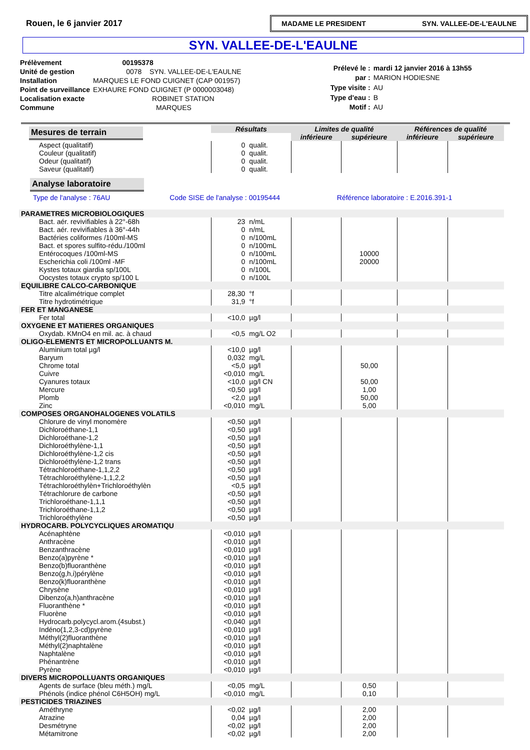Rouen, le 6 janvier 2017
MADAME LE PRESIDENT SYN. VALLEE-DE-L'EAULNE
SYN. VALLEE-DE-L'EAULNE
| Prélèvement | 00195378 |
| Unité de gestion | 0078 SYN. VALLEE-DE-L'EAULNE |
| Installation | MARQUES LE FOND CUIGNET (CAP 001957) |
| Point de surveillance | EXHAURE FOND CUIGNET (P 0000003048) |
| Localisation exacte | ROBINET STATION |
| Commune | MARQUES |
| Prélevé le : | mardi 12 janvier 2016 à 13h55 |
| par : | MARION HODIESNE |
| Type visite : | AU |
| Type d'eau : | B |
| Motif : | AU |
| Mesures de terrain | Résultats | | Limites de qualité | | Références de qualité | |
| | | | inférieure | supérieure | inférieure | supérieure |
| Aspect (qualitatif) | 0 | qualit. | | | | |
| Couleur (qualitatif) | 0 | qualit. | | | | |
| Odeur (qualitatif) | 0 | qualit. | | | | |
| Saveur (qualitatif) | 0 | qualit. | | | | |
| Analyse laboratoire | | | | | | |
| Type de l'analyse : 76AU Code SISE de l'analyse : 00195444 Référence laboratoire : E.2016.391-1 | | | | | | |
| PARAMETRES MICROBIOLOGIQUES | | | | | | |
| Bact. aér. revivifiables à 22°-68h | 23 | n/mL | | | | |
| Bact. aér. revivifiables à 36°-44h | 0 | n/mL | | | | |
| Bactéries coliformes /100ml-MS | 0 | n/100mL | | | | |
| Bact. et spores sulfito-rédu./100ml | 0 | n/100mL | | | | |
| Entérocoques /100ml-MS | 0 | n/100mL | | 10000 | | |
| Escherichia coli /100ml -MF | 0 | n/100mL | | 20000 | | |
| Kystes totaux giardia sp/100L | 0 | n/100L | | | | |
| Oocystes totaux crypto sp/100 L | 0 | n/100L | | | | |
| EQUILIBRE CALCO-CARBONIQUE | | | | | | |
| Titre alcalimétrique complet | 28,30 | °f | | | | |
| Titre hydrotimétrique | 31,9 | °f | | | | |
| FER ET MANGANESE | | | | | | |
| Fer total | <10,0 | µg/l | | | | |
| OXYGENE ET MATIERES ORGANIQUES | | | | | | |
| Oxydab. KMnO4 en mil. ac. à chaud | <0,5 | mg/L O2 | | | | |
| OLIGO-ELEMENTS ET MICROPOLLUANTS M. | | | | | | |
| Aluminium total µg/l | <10,0 | µg/l | | | | |
| Baryum | 0,032 | mg/L | | | | |
| Chrome total | <5,0 | µg/l | | 50,00 | | |
| Cuivre | <0,010 | mg/L | | | | |
| Cyanures totaux | <10,0 | µg/l CN | | 50,00 | | |
| Mercure | <0,50 | µg/l | | 1,00 | | |
| Plomb | <2,0 | µg/l | | 50,00 | | |
| Zinc | <0,010 | mg/L | | 5,00 | | |
| COMPOSES ORGANOHALOGENES VOLATILS | | | | | | |
| Chlorure de vinyl monomère | <0,50 | µg/l | | | | |
| Dichloroéthane-1,1 | <0,50 | µg/l | | | | |
| Dichloroéthane-1,2 | <0,50 | µg/l | | | | |
| Dichloroéthylène-1,1 | <0,50 | µg/l | | | | |
| Dichloroéthylène-1,2 cis | <0,50 | µg/l | | | | |
| Dichloroéthylène-1,2 trans | <0,50 | µg/l | | | | |
| Tétrachloroéthane-1,1,2,2 | <0,50 | µg/l | | | | |
| Tétrachloroéthylène-1,1,2,2 | <0,50 | µg/l | | | | |
| Tétrachloroéthylèn+Trichloroéthylèn | <0,5 | µg/l | | | | |
| Tétrachlorure de carbone | <0,50 | µg/l | | | | |
| Trichloroéthane-1,1,1 | <0,50 | µg/l | | | | |
| Trichloroéthane-1,1,2 | <0,50 | µg/l | | | | |
| Trichloroéthylène | <0,50 | µg/l | | | | |
| HYDROCARB. POLYCYCLIQUES AROMATIQU | | | | | | |
| Acénaphtène | <0,010 | µg/l | | | | |
| Anthracène | <0,010 | µg/l | | | | |
| Benzanthracène | <0,010 | µg/l | | | | |
| Benzo(a)pyrène * | <0,010 | µg/l | | | | |
| Benzo(b)fluoranthène | <0,010 | µg/l | | | | |
| Benzo(g,h,i)pérylène | <0,010 | µg/l | | | | |
| Benzo(k)fluoranthène | <0,010 | µg/l | | | | |
| Chrysène | <0,010 | µg/l | | | | |
| Dibenzo(a,h)anthracène | <0,010 | µg/l | | | | |
| Fluoranthène * | <0,010 | µg/l | | | | |
| Fluorène | <0,010 | µg/l | | | | |
| Hydrocarb.polycycl.arom.(4subst.) | <0,040 | µg/l | | | | |
| Indéno(1,2,3-cd)pyrène | <0,010 | µg/l | | | | |
| Méthyl(2)fluoranthène | <0,010 | µg/l | | | | |
| Méthyl(2)naphtalène | <0,010 | µg/l | | | | |
| Naphtalène | <0,010 | µg/l | | | | |
| Phénantrène | <0,010 | µg/l | | | | |
| Pyrène | <0,010 | µg/l | | | | |
| DIVERS MICROPOLLUANTS ORGANIQUES | | | | | | |
| Agents de surface (bleu méth.) mg/L | <0,05 | mg/L | | 0,50 | | |
| Phénols (indice phénol C6H5OH) mg/L | <0,010 | mg/L | | 0,10 | | |
| PESTICIDES TRIAZINES | | | | | | |
| Améthryne | <0,02 | µg/l | | 2,00 | | |
| Atrazine | 0,04 | µg/l | | 2,00 | | |
| Desmétryne | <0,02 | µg/l | | 2,00 | | |
| Métamitrone | <0,02 | µg/l | | 2,00 | | |